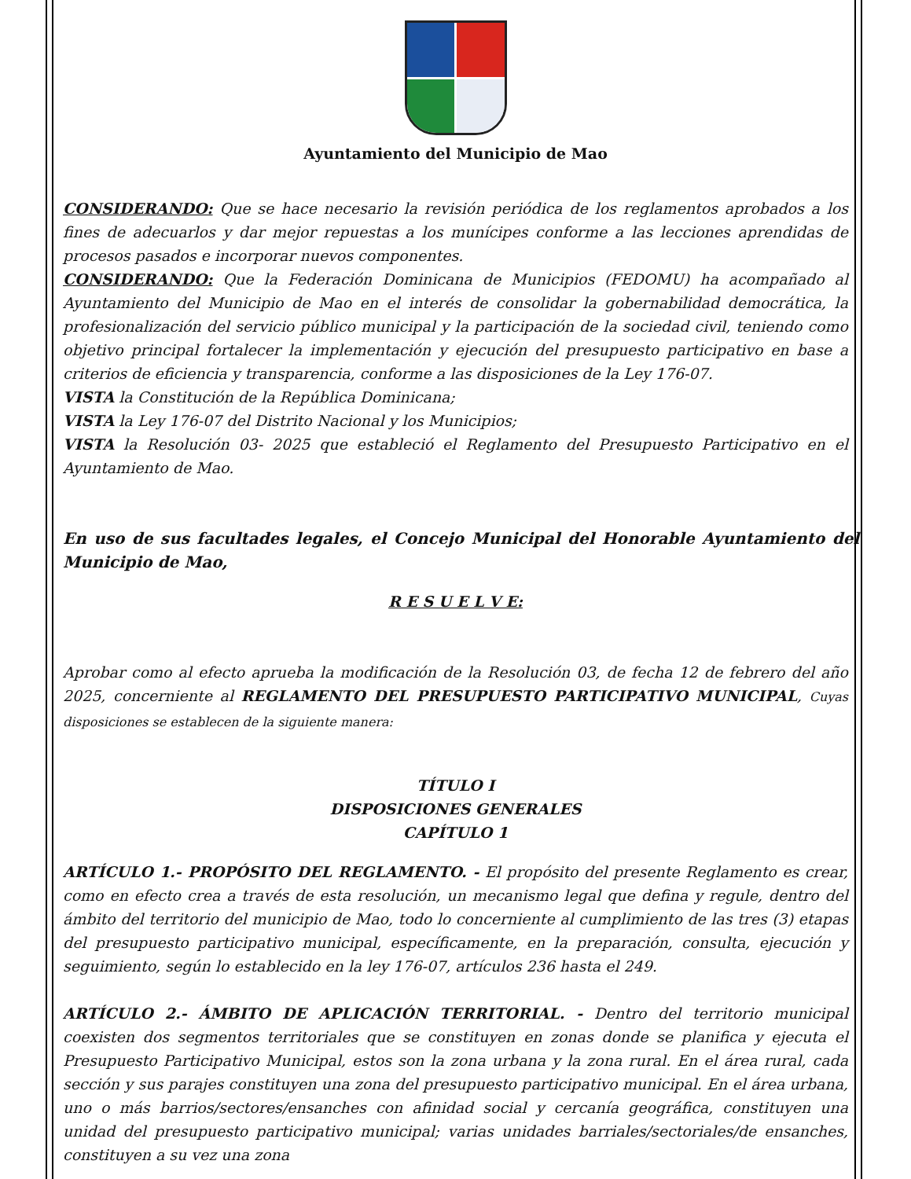Ayuntamiento del Municipio de Mao
CONSIDERANDO: Que se hace necesario la revisión periódica de los reglamentos aprobados a los fines de adecuarlos y dar mejor repuestas a los munícipes conforme a las lecciones aprendidas de procesos pasados e incorporar nuevos componentes.
CONSIDERANDO: Que la Federación Dominicana de Municipios (FEDOMU) ha acompañado al Ayuntamiento del Municipio de Mao en el interés de consolidar la gobernabilidad democrática, la profesionalización del servicio público municipal y la participación de la sociedad civil, teniendo como objetivo principal fortalecer la implementación y ejecución del presupuesto participativo en base a criterios de eficiencia y transparencia, conforme a las disposiciones de la Ley 176-07.
VISTA la Constitución de la República Dominicana;
VISTA la Ley 176-07 del Distrito Nacional y los Municipios;
VISTA la Resolución 03- 2025 que estableció el Reglamento del Presupuesto Participativo en el Ayuntamiento de Mao.
En uso de sus facultades legales, el Concejo Municipal del Honorable Ayuntamiento del Municipio de Mao,
R E S U E L V E:
Aprobar como al efecto aprueba la modificación de la Resolución 03, de fecha 12 de febrero del año 2025, concerniente al REGLAMENTO DEL PRESUPUESTO PARTICIPATIVO MUNICIPAL, Cuyas disposiciones se establecen de la siguiente manera:
TÍTULO I
DISPOSICIONES GENERALES
CAPÍTULO 1
ARTÍCULO 1.- PROPÓSITO DEL REGLAMENTO. - El propósito del presente Reglamento es crear, como en efecto crea a través de esta resolución, un mecanismo legal que defina y regule, dentro del ámbito del territorio del municipio de Mao, todo lo concerniente al cumplimiento de las tres (3) etapas del presupuesto participativo municipal, específicamente, en la preparación, consulta, ejecución y seguimiento, según lo establecido en la ley 176-07, artículos 236 hasta el 249.
ARTÍCULO 2.- ÁMBITO DE APLICACIÓN TERRITORIAL. - Dentro del territorio municipal coexisten dos segmentos territoriales que se constituyen en zonas donde se planifica y ejecuta el Presupuesto Participativo Municipal, estos son la zona urbana y la zona rural. En el área rural, cada sección y sus parajes constituyen una zona del presupuesto participativo municipal. En el área urbana, uno o más barrios/sectores/ensanches con afinidad social y cercanía geográfica, constituyen una unidad del presupuesto participativo municipal; varias unidades barriales/sectoriales/de ensanches, constituyen a su vez una zona